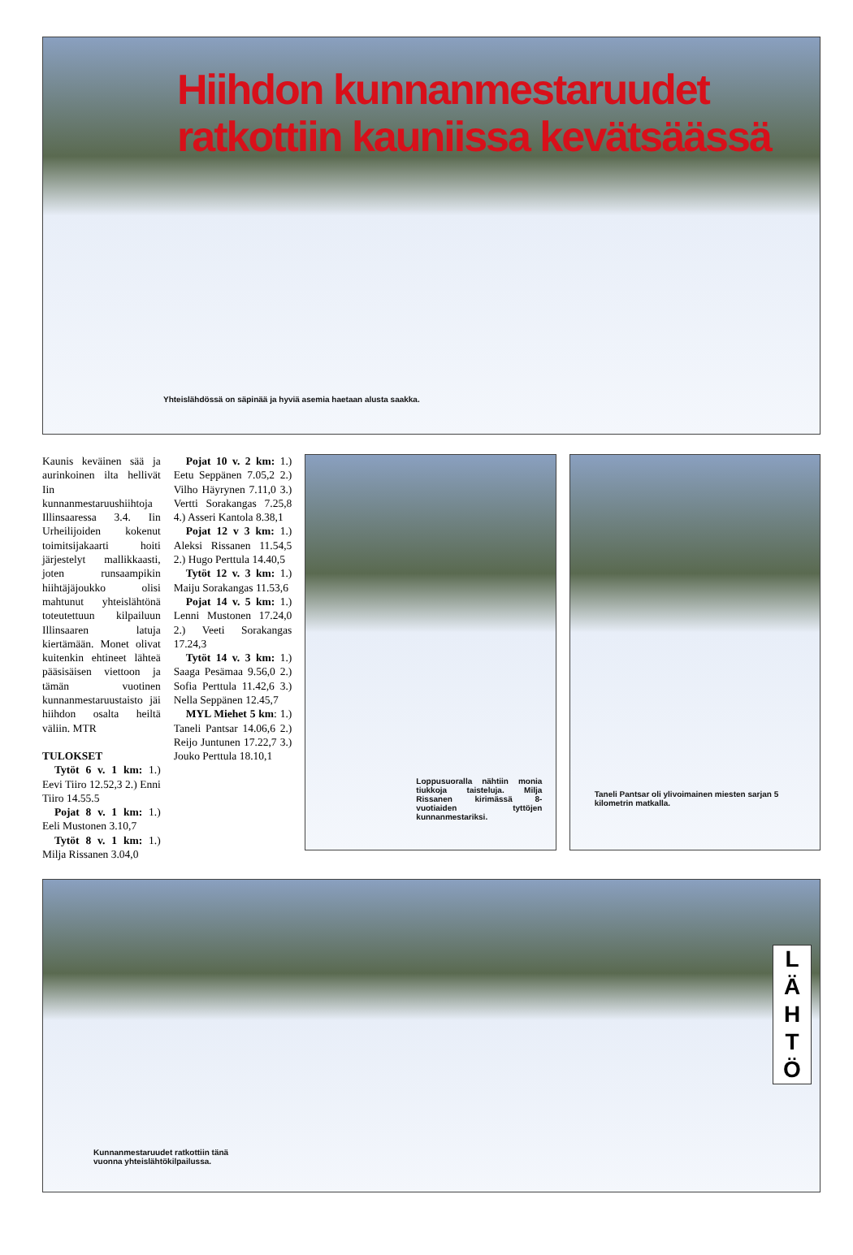Hiihdon kunnanmestaruudet
ratkottiin kauniissa kevätsäässä
Yhteislähdössä on säpinää ja hyviä asemia haetaan alusta saakka.
Kaunis keväinen sää ja aurinkoinen ilta hellivät Iin kunnanmestaruushiihtoja Illinsaaressa 3.4. Iin Urheilijoiden kokenut toimitsijakaarti hoiti järjestelyt mallikkaasti, joten runsaampikin hiihtäjäjoukko olisi mahtunut yhteislähtönä toteutettuun kilpailuun Illinsaaren latuja kiertämään. Monet olivat kuitenkin ehtineet lähteä pääsisäisen viettoon ja tämän vuotinen kunnanmestaruustaisto jäi hiihdon osalta heiltä väliin. MTR
TULOKSET
Tytöt 6 v. 1 km: 1.) Eevi Tiiro 12.52,3 2.) Enni Tiiro 14.55.5
Pojat 8 v. 1 km: 1.) Eeli Mustonen 3.10,7
Tytöt 8 v. 1 km: 1.) Milja Rissanen 3.04,0
Pojat 10 v. 2 km: 1.) Eetu Seppänen 7.05,2 2.) Vilho Häyrynen 7.11,0 3.) Vertti Sorakangas 7.25,8 4.) Asseri Kantola 8.38,1
Pojat 12 v 3 km: 1.) Aleksi Rissanen 11.54,5 2.) Hugo Perttula 14.40,5
Tytöt 12 v. 3 km: 1.) Maiju Sorakangas 11.53,6
Pojat 14 v. 5 km: 1.) Lenni Mustonen 17.24,0 2.) Veeti Sorakangas 17.24,3
Tytöt 14 v. 3 km: 1.) Saaga Pesämaa 9.56,0 2.) Sofia Perttula 11.42,6 3.) Nella Seppänen 12.45,7
MYL Miehet 5 km: 1.) Taneli Pantsar 14.06,6 2.) Reijo Juntunen 17.22,7 3.) Jouko Perttula 18.10,1
Loppusuoralla nähtiin monia tiukkoja taisteluja. Milja Rissanen kirimässä 8-vuotiaiden tyttöjen kunnanmestariksi.
Taneli Pantsar oli ylivoimainen miesten sarjan 5 kilometrin matkalla.
Kunnanmestaruudet ratkottiin tänä vuonna yhteislähtökilpailussa.
L
Ä
H
T
Ö